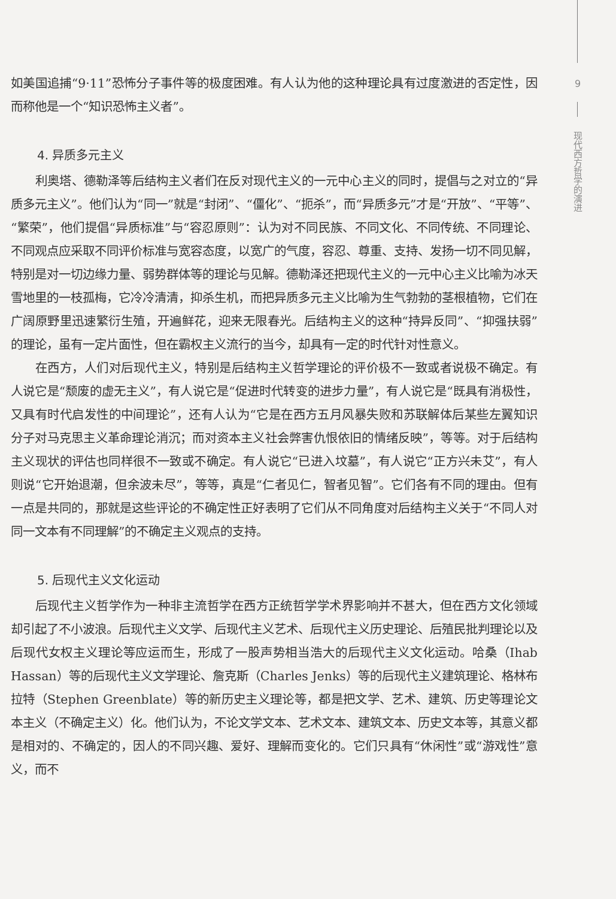9
现代西方哲学的演进
如美国追捕“9·11”恐怖分子事件等的极度困难。有人认为他的这种理论具有过度激进的否定性，因而称他是一个“知识恐怖主义者”。
4. 异质多元主义
利奥塔、德勒泽等后结构主义者们在反对现代主义的一元中心主义的同时，提倡与之对立的“异质多元主义”。他们认为“同一”就是“封闭”、“僵化”、“扼杀”，而“异质多元”才是“开放”、“平等”、“繁荣”，他们提倡“异质标准”与“容忍原则”：认为对不同民族、不同文化、不同传统、不同理论、不同观点应采取不同评价标准与宽容态度，以宽广的气度，容忍、尊重、支持、发扬一切不同见解，特别是对一切边缘力量、弱势群体等的理论与见解。德勒泽还把现代主义的一元中心主义比喻为冰天雪地里的一枝孤梅，它冷冷清清，抑杀生机，而把异质多元主义比喻为生气勃勃的茎根植物，它们在广阔原野里迅速繁衍生殖，开遍鲜花，迎来无限春光。后结构主义的这种“持异反同”、“抑强扶弱”的理论，虽有一定片面性，但在霸权主义流行的当今，却具有一定的时代针对性意义。
在西方，人们对后现代主义，特别是后结构主义哲学理论的评价极不一致或者说极不确定。有人说它是“颓废的虚无主义”，有人说它是“促进时代转变的进步力量”，有人说它是“既具有消极性，又具有时代启发性的中间理论”，还有人认为“它是在西方五月风暴失败和苏联解体后某些左翼知识分子对马克思主义革命理论消沉；而对资本主义社会弊害仇恨依旧的情绪反映”，等等。对于后结构主义现状的评估也同样很不一致或不确定。有人说它“已进入坟墓”，有人说它“正方兴未艾”，有人则说“它开始退潮，但余波未尽”，等等，真是“仁者见仁，智者见智”。它们各有不同的理由。但有一点是共同的，那就是这些评论的不确定性正好表明了它们从不同角度对后结构主义关于“不同人对同一文本有不同理解”的不确定主义观点的支持。
5. 后现代主义文化运动
后现代主义哲学作为一种非主流哲学在西方正统哲学学术界影响并不甚大，但在西方文化领域却引起了不小波浪。后现代主义文学、后现代主义艺术、后现代主义历史理论、后殖民批判理论以及后现代女权主义理论等应运而生，形成了一股声势相当浩大的后现代主义文化运动。哈桑（Ihab Hassan）等的后现代主义文学理论、詹克斯（Charles Jenks）等的后现代主义建筑理论、格林布拉特（Stephen Greenblate）等的新历史主义理论等，都是把文学、艺术、建筑、历史等理论文本主义（不确定主义）化。他们认为，不论文学文本、艺术文本、建筑文本、历史文本等，其意义都是相对的、不确定的，因人的不同兴趣、爱好、理解而变化的。它们只具有“休闲性”或“游戏性”意义，而不